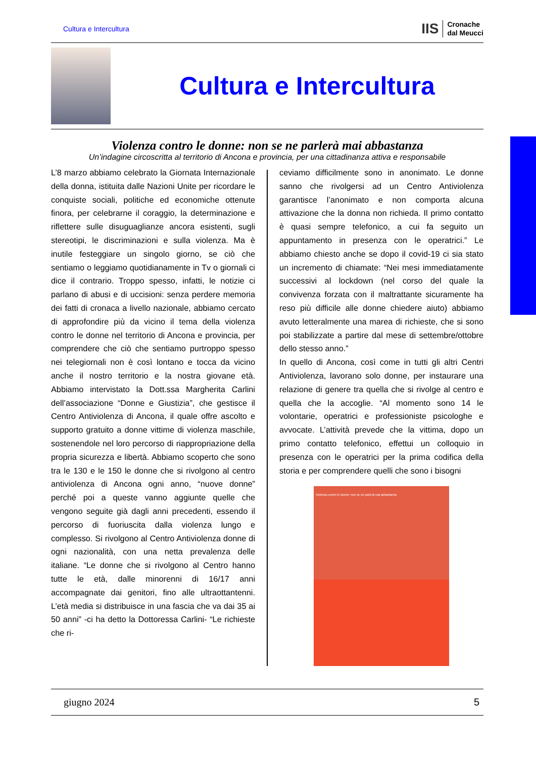Cultura e Intercultura
IIS
Cronache
dal Meucci
Cultura e Intercultura
Violenza contro le donne: non se ne parlerà mai abbastanza
Un’indagine circoscritta al territorio di Ancona e provincia, per una cittadinanza attiva e responsabile
L’8 marzo abbiamo celebrato la Giornata Internazionale della donna, istituita dalle Nazioni Unite per ricordare le conquiste sociali, politiche ed economiche ottenute finora, per celebrarne il coraggio, la determinazione e riflettere sulle disuguaglianze ancora esistenti, sugli stereotipi, le discriminazioni e sulla violenza. Ma è inutile festeggiare un singolo giorno, se ciò che sentiamo o leggiamo quotidianamente in Tv o giornali ci dice il contrario. Troppo spesso, infatti, le notizie ci parlano di abusi e di uccisioni: senza perdere memoria dei fatti di cronaca a livello nazionale, abbiamo cercato di approfondire più da vicino il tema della violenza contro le donne nel territorio di Ancona e provincia, per comprendere che ciò che sentiamo purtroppo spesso nei telegiornali non è così lontano e tocca da vicino anche il nostro territorio e la nostra giovane età. Abbiamo intervistato la Dott.ssa Margherita Carlini dell’associazione “Donne e Giustizia”, che gestisce il Centro Antiviolenza di Ancona, il quale offre ascolto e supporto gratuito a donne vittime di violenza maschile, sostenendole nel loro percorso di riappropriazione della propria sicurezza e libertà. Abbiamo scoperto che sono tra le 130 e le 150 le donne che si rivolgono al centro antiviolenza di Ancona ogni anno, “nuove donne” perché poi a queste vanno aggiunte quelle che vengono seguite già dagli anni precedenti, essendo il percorso di fuoriuscita dalla violenza lungo e complesso. Si rivolgono al Centro Antiviolenza donne di ogni nazionalità, con una netta prevalenza delle italiane. “Le donne che si rivolgono al Centro hanno tutte le età, dalle minorenni di 16/17 anni accompagnate dai genitori, fino alle ultraottantenni. L’età media si distribuisce in una fascia che va dai 35 ai 50 anni” -ci ha detto la Dottoressa Carlini- “Le richieste che ri-
ceviamo difficilmente sono in anonimato. Le donne sanno che rivolgersi ad un Centro Antiviolenza garantisce l’anonimato e non comporta alcuna attivazione che la donna non richieda. Il primo contatto è quasi sempre telefonico, a cui fa seguito un appuntamento in presenza con le operatrici.” Le abbiamo chiesto anche se dopo il covid-19 ci sia stato un incremento di chiamate: “Nei mesi immediatamente successivi al lockdown (nel corso del quale la convivenza forzata con il maltrattante sicuramente ha reso più difficile alle donne chiedere aiuto) abbiamo avuto letteralmente una marea di richieste, che si sono poi stabilizzate a partire dal mese di settembre/ottobre dello stesso anno.”
In quello di Ancona, così come in tutti gli altri Centri Antiviolenza, lavorano solo donne, per instaurare una relazione di genere tra quella che si rivolge al centro e quella che la accoglie. “Al momento sono 14 le volontarie, operatrici e professioniste psicologhe e avvocate. L’attività prevede che la vittima, dopo un primo contatto telefonico, effettui un colloquio in presenza con le operatrici per la prima codifica della storia e per comprendere quelli che sono i bisogni
Violenza contro le donne: non se ne parlerà mai abbastanza
giugno 2024 5